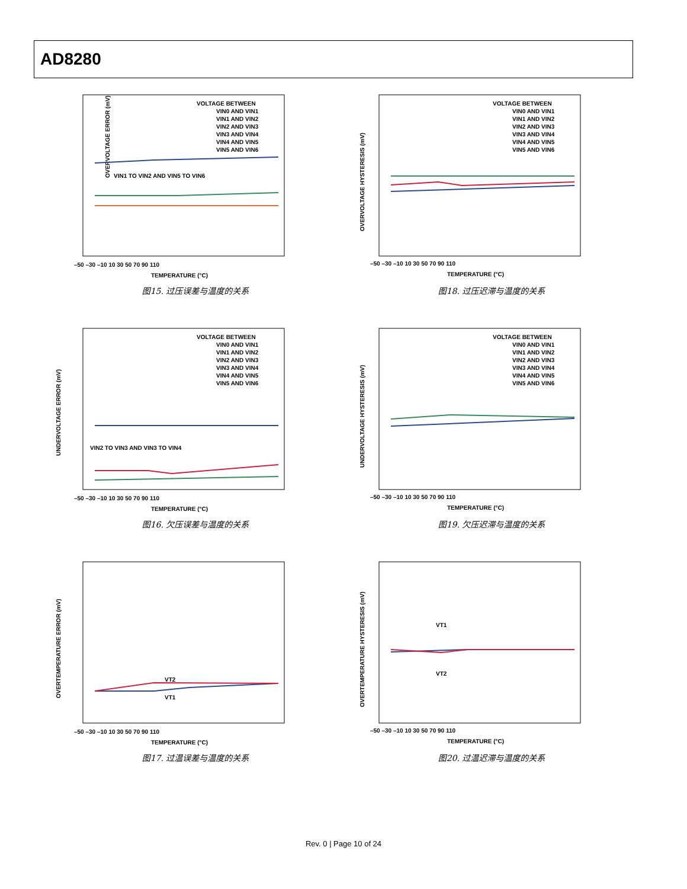AD8280
OVERVOLTAGE ERROR (mV)
TEMPERATURE (°C)
VOLTAGE BETWEEN
VIN0 AND VIN1
VIN1 AND VIN2
VIN2 AND VIN3
VIN3 AND VIN4
VIN4 AND VIN5
VIN5 AND VIN6
VIN1 TO VIN2 AND VIN5 TO VIN6
–50 –30 –10 10 30 50 70 90 110
图15. 过压误差与温度的关系
OVERVOLTAGE HYSTERESIS (mV)
TEMPERATURE (°C)
VOLTAGE BETWEEN
VIN0 AND VIN1
VIN1 AND VIN2
VIN2 AND VIN3
VIN3 AND VIN4
VIN4 AND VIN5
VIN5 AND VIN6
–50 –30 –10 10 30 50 70 90 110
图18. 过压迟滞与温度的关系
UNDERVOLTAGE ERROR (mV)
TEMPERATURE (°C)
VOLTAGE BETWEEN
VIN0 AND VIN1
VIN1 AND VIN2
VIN2 AND VIN3
VIN3 AND VIN4
VIN4 AND VIN5
VIN5 AND VIN6
VIN2 TO VIN3 AND VIN3 TO VIN4
–50 –30 –10 10 30 50 70 90 110
图16. 欠压误差与温度的关系
UNDERVOLTAGE HYSTERESIS (mV)
TEMPERATURE (°C)
VOLTAGE BETWEEN
VIN0 AND VIN1
VIN1 AND VIN2
VIN2 AND VIN3
VIN3 AND VIN4
VIN4 AND VIN5
VIN5 AND VIN6
–50 –30 –10 10 30 50 70 90 110
图19. 欠压迟滞与温度的关系
OVERTEMPERATURE ERROR (mV)
TEMPERATURE (°C)
VT2
VT1
–50 –30 –10 10 30 50 70 90 110
图17. 过温误差与温度的关系
OVERTEMPERATURE HYSTERESIS (mV)
TEMPERATURE (°C)
VT1
VT2
–50 –30 –10 10 30 50 70 90 110
图20. 过温迟滞与温度的关系
Rev. 0 | Page 10 of 24